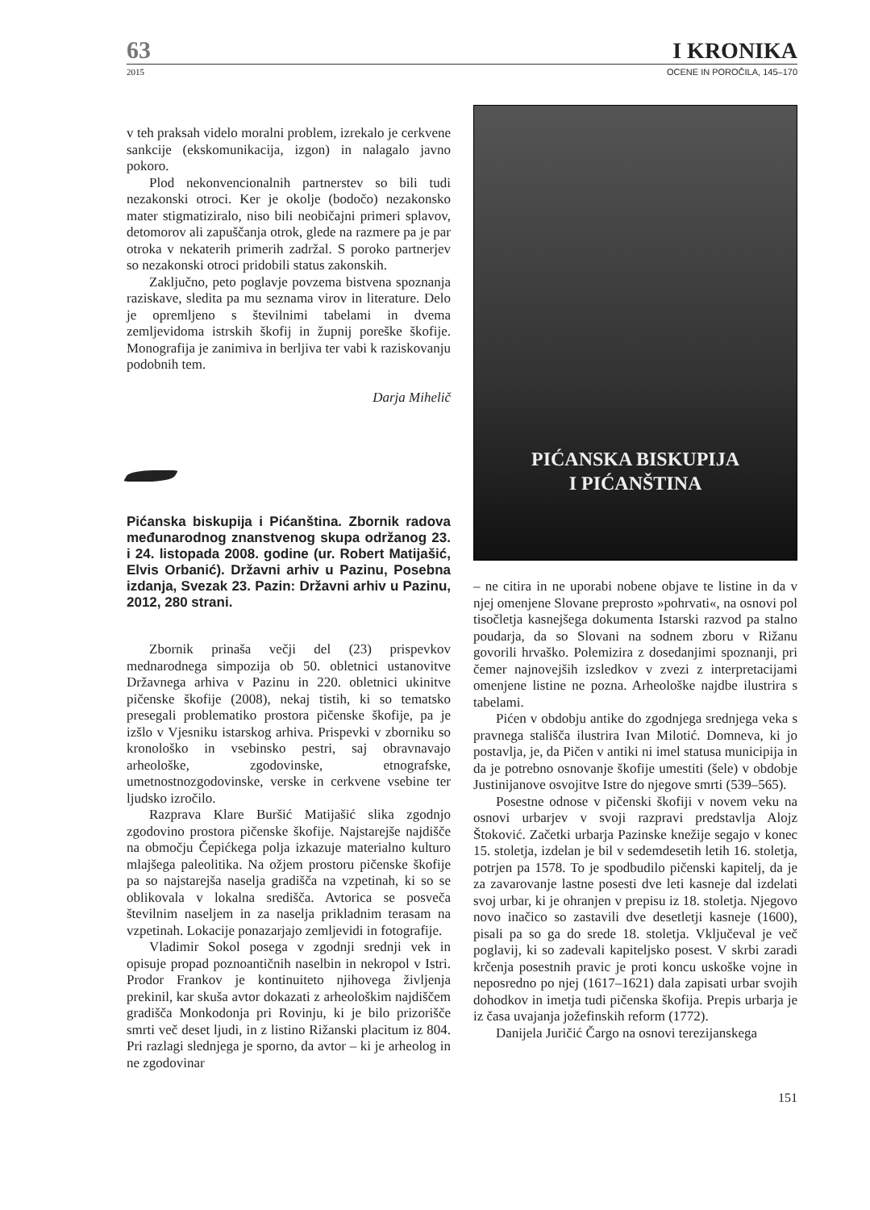63 I KRONIKA
2015 OCENE IN POROČILA, 145–170
v teh praksah videlo moralni problem, izrekalo je cerkvene sankcije (ekskomunikacija, izgon) in nalagalo javno pokoro.
Plod nekonvencionalnih partnerstev so bili tudi nezakonski otroci. Ker je okolje (bodočo) nezakonsko mater stigmatiziralo, niso bili neobičajni primeri splavov, detomorov ali zapuščanja otrok, glede na razmere pa je par otroka v nekaterih primerih zadržal. S poroko partnerjev so nezakonski otroci pridobili status zakonskih.
Zaključno, peto poglavje povzema bistvena spoznanja raziskave, sledita pa mu seznama virov in literature. Delo je opremljeno s številnimi tabelami in dvema zemljevidoma istrskih škofij in župnij poreške škofije. Monografija je zanimiva in berljiva ter vabi k raziskovanju podobnih tem.
Darja Mihelič
Pićanska biskupija i Pićanština. Zbornik radova međunarodnog znanstvenog skupa održanog 23. i 24. listopada 2008. godine (ur. Robert Matijašić, Elvis Orbanić). Državni arhiv u Pazinu, Posebna izdanja, Svezak 23. Pazin: Državni arhiv u Pazinu, 2012, 280 strani.
Zbornik prinaša večji del (23) prispevkov mednarodnega simpozija ob 50. obletnici ustanovitve Državnega arhiva v Pazinu in 220. obletnici ukinitve pičenske škofije (2008), nekaj tistih, ki so tematsko presegali problematiko prostora pičenske škofije, pa je izšlo v Vjesniku istarskog arhiva. Prispevki v zborniku so kronološko in vsebinsko pestri, saj obravnavajo arheološke, zgodovinske, etnografske, umetnostnozgodovinske, verske in cerkvene vsebine ter ljudsko izročilo.
Razprava Klare Buršić Matijašić slika zgodnjo zgodovino prostora pičenske škofije. Najstarejše najdišče na območju Čepićkega polja izkazuje materialno kulturo mlajšega paleolitika. Na ožjem prostoru pičenske škofije pa so najstarejša naselja gradišča na vzpetinah, ki so se oblikovala v lokalna središča. Avtorica se posveča številnim naseljem in za naselja prikladnim terasam na vzpetinah. Lokacije ponazarjajo zemljevidi in fotografije.
Vladimir Sokol posega v zgodnji srednji vek in opisuje propad poznoantičnih naselbin in nekropol v Istri. Prodor Frankov je kontinuiteto njihovega življenja prekinil, kar skuša avtor dokazati z arheološkim najdiščem gradišča Monkodonja pri Rovinju, ki je bilo prizorišče smrti več deset ljudi, in z listino Rižanski placitum iz 804. Pri razlagi slednjega je sporno, da avtor – ki je arheolog in ne zgodovinar
PIĆANSKA BISKUPIJA
I PIĆANŠTINA
– ne citira in ne uporabi nobene objave te listine in da v njej omenjene Slovane preprosto »pohrvati«, na osnovi pol tisočletja kasnejšega dokumenta Istarski razvod pa stalno poudarja, da so Slovani na sodnem zboru v Rižanu govorili hrvaško. Polemizira z dosedanjimi spoznanji, pri čemer najnovejših izsledkov v zvezi z interpretacijami omenjene listine ne pozna. Arheološke najdbe ilustrira s tabelami.
Pićen v obdobju antike do zgodnjega srednjega veka s pravnega stališča ilustrira Ivan Milotić. Domneva, ki jo postavlja, je, da Pičen v antiki ni imel statusa municipija in da je potrebno osnovanje škofije umestiti (šele) v obdobje Justinijanove osvojitve Istre do njegove smrti (539–565).
Posestne odnose v pičenski škofiji v novem veku na osnovi urbarjev v svoji razpravi predstavlja Alojz Štoković. Začetki urbarja Pazinske knežije segajo v konec 15. stoletja, izdelan je bil v sedemdesetih letih 16. stoletja, potrjen pa 1578. To je spodbudilo pičenski kapitelj, da je za zavarovanje lastne posesti dve leti kasneje dal izdelati svoj urbar, ki je ohranjen v prepisu iz 18. stoletja. Njegovo novo inačico so zastavili dve desetletji kasneje (1600), pisali pa so ga do srede 18. stoletja. Vključeval je več poglavij, ki so zadevali kapiteljsko posest. V skrbi zaradi krčenja posestnih pravic je proti koncu uskoške vojne in neposredno po njej (1617–1621) dala zapisati urbar svojih dohodkov in imetja tudi pičenska škofija. Prepis urbarja je iz časa uvajanja jožefinskih reform (1772).
Danijela Juričić Čargo na osnovi terezijanskega
151